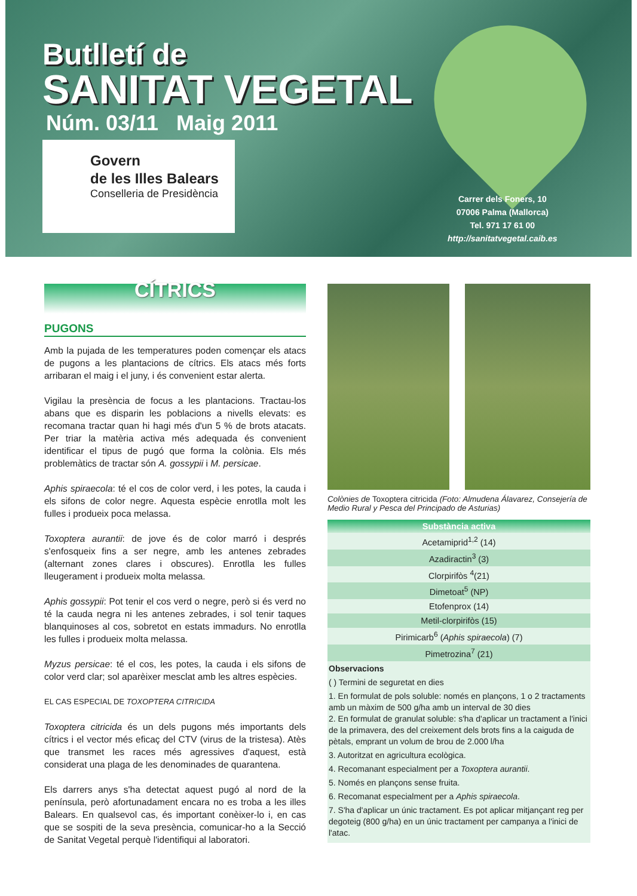Butlletí de
SANITAT VEGETAL
Núm. 03/11 Maig 2011
Govern
de les Illes Balears
Conselleria de Presidència
Carrer dels Foners, 10
07006 Palma (Mallorca)
Tel. 971 17 61 00
http://sanitatvegetal.caib.es
CÍTRICS
PUGONS
Amb la pujada de les temperatures poden començar els atacs de pugons a les plantacions de cítrics. Els atacs més forts arribaran el maig i el juny, i és convenient estar alerta.
Vigilau la presència de focus a les plantacions. Tractau-los abans que es disparin les poblacions a nivells elevats: es recomana tractar quan hi hagi més d'un 5 % de brots atacats. Per triar la matèria activa més adequada és convenient identificar el tipus de pugó que forma la colònia. Els més problemàtics de tractar són A. gossypii i M. persicae.
Aphis spiraecola: té el cos de color verd, i les potes, la cauda i els sifons de color negre. Aquesta espècie enrotlla molt les fulles i produeix poca melassa.
Toxoptera aurantii: de jove és de color marró i després s'enfosqueix fins a ser negre, amb les antenes zebrades (alternant zones clares i obscures). Enrotlla les fulles lleugerament i produeix molta melassa.
Aphis gossypii: Pot tenir el cos verd o negre, però si és verd no té la cauda negra ni les antenes zebrades, i sol tenir taques blanquinoses al cos, sobretot en estats immadurs. No enrotlla les fulles i produeix molta melassa.
Myzus persicae: té el cos, les potes, la cauda i els sifons de color verd clar; sol aparèixer mesclat amb les altres espècies.
EL CAS ESPECIAL DE TOXOPTERA CITRICIDA
Toxoptera citricida és un dels pugons més importants dels cítrics i el vector més eficaç del CTV (virus de la tristesa). Atès que transmet les races més agressives d'aquest, està considerat una plaga de les denominades de quarantena.
Els darrers anys s'ha detectat aquest pugó al nord de la península, però afortunadament encara no es troba a les illes Balears. En qualsevol cas, és important conèixer-lo i, en cas que se sospiti de la seva presència, comunicar-ho a la Secció de Sanitat Vegetal perquè l'identifiqui al laboratori.
Colònies de Toxoptera citricida (Foto: Almudena Álavarez, Consejería de Medio Rural y Pesca del Principado de Asturias)
| Substància activa |
| --- |
| Acetamiprid<sup>1,2</sup> (14) |
| Azadiractin<sup>3</sup> (3) |
| Clorpirifòs <sup>4</sup>(21) |
| Dimetoat<sup>5</sup> (NP) |
| Etofenprox (14) |
| Metil-clorpirifòs (15) |
| Pirimicarb<sup>6</sup> ( Aphis spiraecola ) (7) |
| Pimetrozina<sup>7</sup> (21) |
Observacions
( ) Termini de seguretat en dies
1. En formulat de pols soluble: només en plançons, 1 o 2 tractaments amb un màxim de 500 g/ha amb un interval de 30 dies
2. En formulat de granulat soluble: s'ha d'aplicar un tractament a l'inici de la primavera, des del creixement dels brots fins a la caiguda de pètals, emprant un volum de brou de 2.000 l/ha
3. Autoritzat en agricultura ecològica.
4. Recomanant especialment per a Toxoptera aurantii.
5. Només en plançons sense fruita.
6. Recomanat especialment per a Aphis spiraecola.
7. S'ha d'aplicar un únic tractament. Es pot aplicar mitjançant reg per degoteig (800 g/ha) en un únic tractament per campanya a l'inici de l'atac.